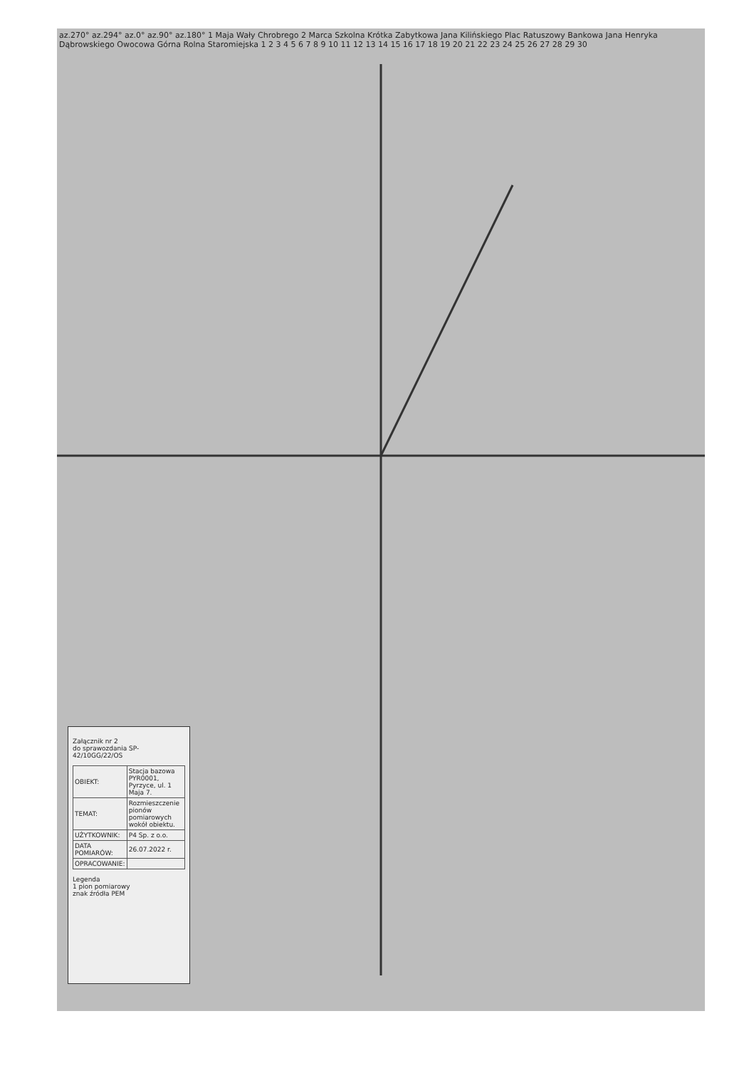az.270° az.294° az.0° az.90° az.180° 1 Maja Wały Chrobrego 2 Marca Szkolna Krótka Zabytkowa Jana Kilińskiego Plac Ratuszowy Bankowa Jana Henryka Dąbrowskiego Owocowa Górna Rolna Staromiejska 1 2 3 4 5 6 7 8 9 10 11 12 13 14 15 16 17 18 19 20 21 22 23 24 25 26 27 28 29 30
Załącznik nr 2
do sprawozdania SP-42/10GG/22/OS
| OBIEKT: | Stacja bazowa PYR0001, Pyrzyce, ul. 1 Maja 7. |
| TEMAT: | Rozmieszczenie pionów pomiarowych wokół obiektu. |
| UŻYTKOWNIK: | P4 Sp. z o.o. |
| DATA POMIARÓW: | 26.07.2022 r. |
| OPRACOWANIE: | |
Legenda
1 pion pomiarowy
znak źródła PEM